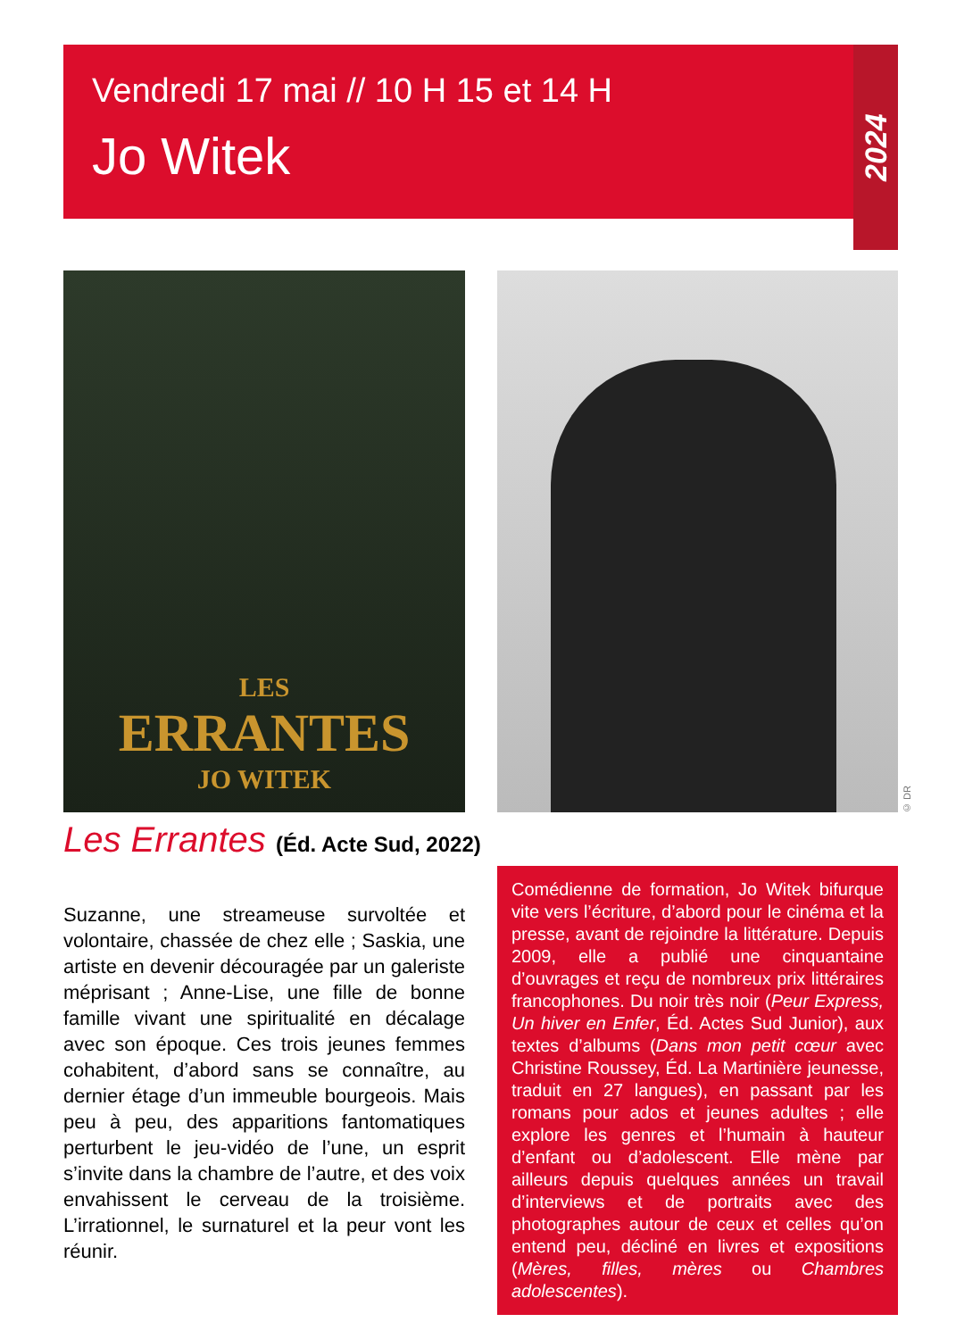Vendredi 17 mai // 10 H 15 et 14 H
Jo Witek
2024
LES
ERRANTES
JO WITEK
© DR
Les Errantes (Éd. Acte Sud, 2022)
Suzanne, une streameuse survoltée et volontaire, chassée de chez elle ; Saskia, une artiste en devenir découragée par un galeriste méprisant ; Anne-Lise, une fille de bonne famille vivant une spiritualité en décalage avec son époque. Ces trois jeunes femmes cohabitent, d’abord sans se connaître, au dernier étage d’un immeuble bourgeois. Mais peu à peu, des apparitions fantomatiques perturbent le jeu-vidéo de l’une, un esprit s’invite dans la chambre de l’autre, et des voix envahissent le cerveau de la troisième. L’irrationnel, le surnaturel et la peur vont les réunir.
Comédienne de formation, Jo Witek bifurque vite vers l’écriture, d’abord pour le cinéma et la presse, avant de rejoindre la littérature. Depuis 2009, elle a publié une cinquantaine d’ouvrages et reçu de nombreux prix littéraires francophones. Du noir très noir (Peur Express, Un hiver en Enfer, Éd. Actes Sud Junior), aux textes d’albums (Dans mon petit cœur avec Christine Roussey, Éd. La Martinière jeunesse, traduit en 27 langues), en passant par les romans pour ados et jeunes adultes ; elle explore les genres et l’humain à hauteur d’enfant ou d’adolescent. Elle mène par ailleurs depuis quelques années un travail d’interviews et de portraits avec des photographes autour de ceux et celles qu’on entend peu, décliné en livres et expositions (Mères, filles, mères ou Chambres adolescentes).